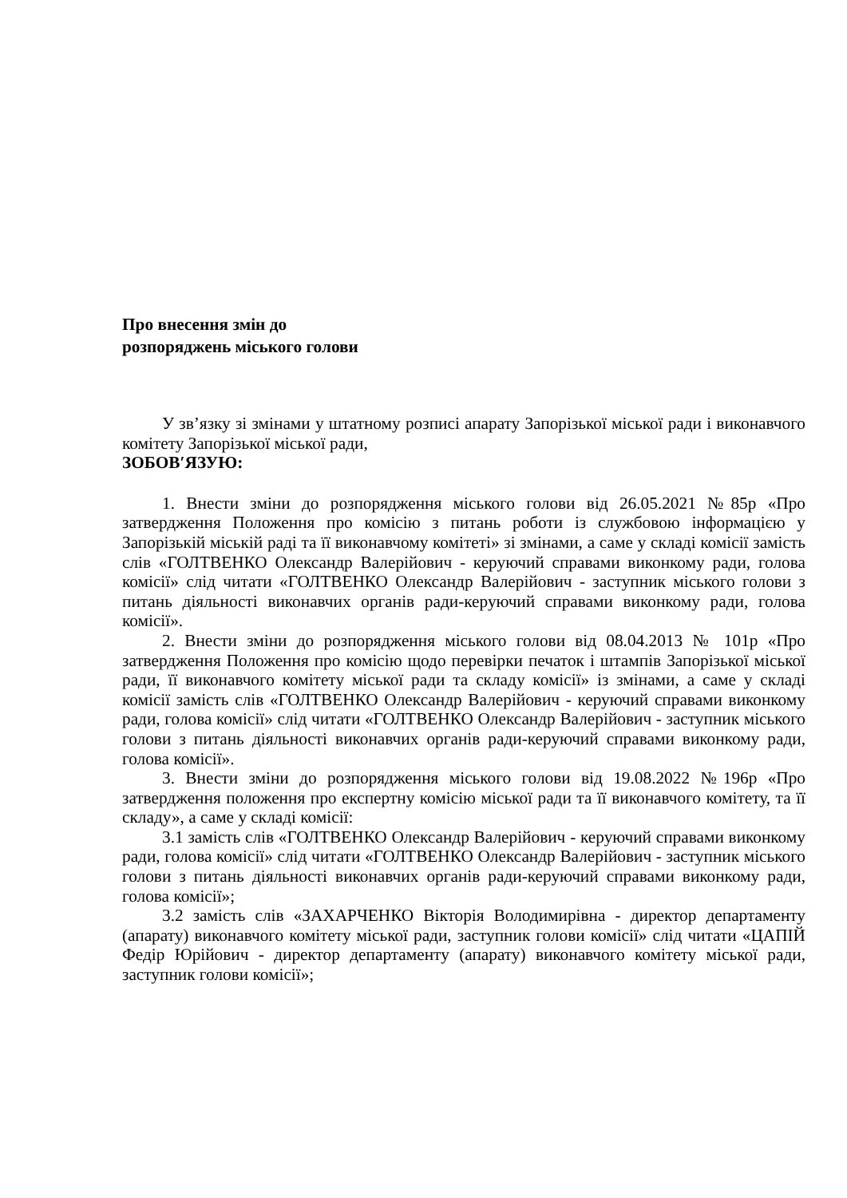Про внесення змін до
розпоряджень міського голови
У зв’язку зі змінами у штатному розписі апарату Запорізької міської ради і виконавчого комітету Запорізької міської ради,
ЗОБОВ′ЯЗУЮ:
1. Внести зміни до розпорядження міського голови від 26.05.2021 №85р «Про затвердження Положення про комісію з питань роботи із службовою інформацією у Запорізькій міській раді та її виконавчому комітеті» зі змінами, а саме у складі комісії замість слів «ГОЛТВЕНКО Олександр Валерійович - керуючий справами виконкому ради, голова комісії» слід читати «ГОЛТВЕНКО Олександр Валерійович - заступник міського голови з питань діяльності виконавчих органів ради-керуючий справами виконкому ради, голова комісії».
2. Внести зміни до розпорядження міського голови від 08.04.2013 № 101р «Про затвердження Положення про комісію щодо перевірки печаток і штампів Запорізької міської ради, її виконавчого комітету міської ради та складу комісії» із змінами, а саме у складі комісії замість слів «ГОЛТВЕНКО Олександр Валерійович - керуючий справами виконкому ради, голова комісії» слід читати «ГОЛТВЕНКО Олександр Валерійович - заступник міського голови з питань діяльності виконавчих органів ради-керуючий справами виконкому ради, голова комісії».
3. Внести зміни до розпорядження міського голови від 19.08.2022 №196р «Про затвердження положення про експертну комісію міської ради та її виконавчого комітету, та її складу», а саме у складі комісії:
3.1 замість слів «ГОЛТВЕНКО Олександр Валерійович - керуючий справами виконкому ради, голова комісії» слід читати «ГОЛТВЕНКО Олександр Валерійович - заступник міського голови з питань діяльності виконавчих органів ради-керуючий справами виконкому ради, голова комісії»;
3.2 замість слів «ЗАХАРЧЕНКО Вікторія Володимирівна - директор департаменту (апарату) виконавчого комітету міської ради, заступник голови комісії» слід читати «ЦАПІЙ Федір Юрійович - директор департаменту (апарату) виконавчого комітету міської ради, заступник голови комісії»;